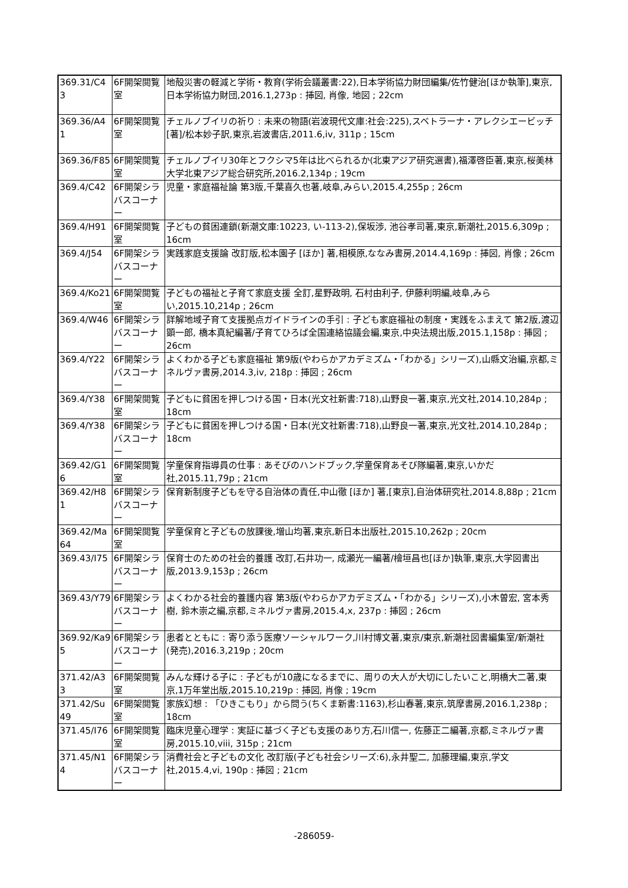| 369.31/C43 | 6F開架閲覧室 | 地殻災害の軽減と学術・教育(学術会議叢書:22),日本学術協力財団編集/佐竹健治[ほか執筆],東京,日本学術協力財団,2016.1,273p : 挿図, 肖像, 地図 ; 22cm |
| 369.36/A41 | 6F開架閲覧室 | チェルノブイリの祈り : 未来の物語(岩波現代文庫:社会:225),スベトラーナ・アレクシエービッチ [著]/松本妙子訳,東京,岩波書店,2011.6,iv, 311p ; 15cm |
| 369.36/F85 | 6F開架閲覧室 | チェルノブイリ30年とフクシマ5年は比べられるか(北東アジア研究選書),福澤啓臣著,東京,桜美林大学北東アジア総合研究所,2016.2,134p ; 19cm |
| 369.4/C42 | 6F開架シラバスコーナー | 児童・家庭福祉論 第3版,千葉喜久也著,岐阜,みらい,2015.4,255p ; 26cm |
| 369.4/H91 | 6F開架閲覧室 | 子どもの貧困連鎖(新潮文庫:10223, い-113-2),保坂渉, 池谷孝司著,東京,新潮社,2015.6,309p ; 16cm |
| 369.4/J54 | 6F開架シラバスコーナー | 実践家庭支援論 改訂版,松本園子 [ほか] 著,相模原,ななみ書房,2014.4,169p : 挿図, 肖像 ; 26cm |
| 369.4/Ko21 | 6F開架閲覧室 | 子どもの福祉と子育て家庭支援 全訂,星野政明, 石村由利子, 伊藤利明編,岐阜,みらい,2015.10,214p ; 26cm |
| 369.4/W46 | 6F開架シラバスコーナー | 詳解地域子育て支援拠点ガイドラインの手引 : 子ども家庭福祉の制度・実践をふまえて 第2版,渡辺顕一郎, 橋本真紀編著/子育てひろば全国連絡協議会編,東京,中央法規出版,2015.1,158p : 挿図 ; 26cm |
| 369.4/Y22 | 6F開架シラバスコーナー | よくわかる子ども家庭福祉 第9版(やわらかアカデミズム・「わかる」シリーズ),山縣文治編,京都,ミネルヴァ書房,2014.3,iv, 218p : 挿図 ; 26cm |
| 369.4/Y38 | 6F開架閲覧室 | 子どもに貧困を押しつける国・日本(光文社新書:718),山野良一著,東京,光文社,2014.10,284p ; 18cm |
| 369.4/Y38 | 6F開架シラバスコーナー | 子どもに貧困を押しつける国・日本(光文社新書:718),山野良一著,東京,光文社,2014.10,284p ; 18cm |
| 369.42/G16 | 6F開架閲覧室 | 学童保育指導員の仕事 : あそびのハンドブック,学童保育あそび隊編著,東京,いかだ社,2015.11,79p ; 21cm |
| 369.42/H81 | 6F開架シラバスコーナー | 保育新制度子どもを守る自治体の責任,中山徹 [ほか] 著,[東京],自治体研究社,2014.8,88p ; 21cm |
| 369.42/Ma64 | 6F開架閲覧室 | 学童保育と子どもの放課後,増山均著,東京,新日本出版社,2015.10,262p ; 20cm |
| 369.43/I75 | 6F開架シラバスコーナー | 保育士のための社会的養護 改訂,石井功一, 成瀬光一編著/檜垣昌也[ほか]執筆,東京,大学図書出版,2013.9,153p ; 26cm |
| 369.43/Y79 | 6F開架シラバスコーナー | よくわかる社会的養護内容 第3版(やわらかアカデミズム・「わかる」シリーズ),小木曽宏, 宮本秀樹, 鈴木崇之編,京都,ミネルヴァ書房,2015.4,x, 237p : 挿図 ; 26cm |
| 369.92/Ka95 | 6F開架シラバスコーナー | 患者とともに : 寄り添う医療ソーシャルワーク,川村博文著,東京/東京,新潮社図書編集室/新潮社 (発売),2016.3,219p ; 20cm |
| 371.42/A33 | 6F開架閲覧室 | みんな輝ける子に : 子どもが10歳になるまでに、周りの大人が大切にしたいこと,明橋大二著,東京,1万年堂出版,2015.10,219p : 挿図, 肖像 ; 19cm |
| 371.42/Su49 | 6F開架閲覧室 | 家族幻想 : 「ひきこもり」から問う(ちくま新書:1163),杉山春著,東京,筑摩書房,2016.1,238p ; 18cm |
| 371.45/I76 | 6F開架閲覧室 | 臨床児童心理学 : 実証に基づく子ども支援のあり方,石川信一, 佐藤正二編著,京都,ミネルヴァ書房,2015.10,viii, 315p ; 21cm |
| 371.45/N14 | 6F開架シラバスコーナー | 消費社会と子どもの文化 改訂版(子ども社会シリーズ:6),永井聖二, 加藤理編,東京,学文社,2015.4,vi, 190p : 挿図 ; 21cm |
-286059-